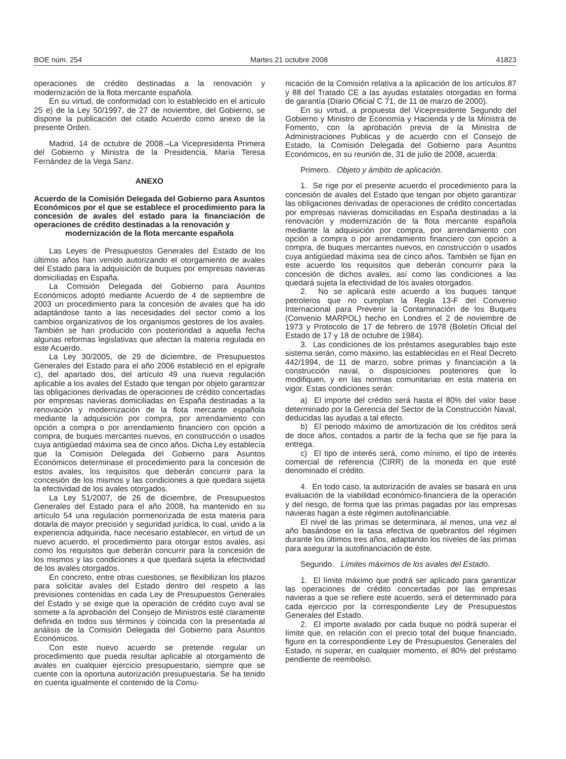BOE núm. 254 Martes 21 octubre 2008 41823
operaciones de crédito destinadas a la renovación y modernización de la flota mercante española.
En su virtud, de conformidad con lo establecido en el artículo 25 e) de la Ley 50/1997, de 27 de noviembre, del Gobierno, se dispone la publicación del citado Acuerdo como anexo de la presente Orden.
Madrid, 14 de octubre de 2008.–La Vicepresidenta Primera del Gobierno y Ministra de la Presidencia, María Teresa Fernández de la Vega Sanz.
ANEXO
Acuerdo de la Comisión Delegada del Gobierno para Asuntos Económicos por el que se establece el procedimiento para la concesión de avales del estado para la financiación de operaciones de crédito destinadas a la renovación y
modernización de la flota mercante española
Las Leyes de Presupuestos Generales del Estado de los últimos años han venido autorizando el otorgamiento de avales del Estado para la adquisición de buques por empresas navieras domiciliadas en España.
La Comisión Delegada del Gobierno para Asuntos Económicos adoptó mediante Acuerdo de 4 de septiembre de 2003 un procedimiento para la concesión de avales que ha ido adaptándose tanto a las necesidades del sector como a los cambios organizativos de los organismos gestores de los avales. También se han producido con posterioridad a aquella fecha algunas reformas legislativas que afectan la materia regulada en este Acuerdo.
La Ley 30/2005, de 29 de diciembre, de Presupuestos Generales del Estado para el año 2006 estableció en el epígrafe c), del apartado dos, del artículo 49 una nueva regulación aplicable a los avales del Estado que tengan por objeto garantizar las obligaciones derivadas de operaciones de crédito concertadas por empresas navieras domiciliadas en España destinadas a la renovación y modernización de la flota mercante española mediante la adquisición por compra, por arrendamiento con opción a compra o por arrendamiento financiero con opción a compra, de buques mercantes nuevos, en construcción o usados cuya antigüedad máxima sea de cinco años. Dicha Ley establecía que la Comisión Delegada del Gobierno para Asuntos Económicos determinase el procedimiento para la concesión de estos avales, los requisitos que deberán concurrir para la concesión de los mismos y las condiciones a que quedara sujeta la efectividad de los avales otorgados.
La Ley 51/2007, de 26 de diciembre, de Presupuestos Generales del Estado para el año 2008, ha mantenido en su artículo 54 una regulación pormenorizada de esta materia para dotarla de mayor precisión y seguridad jurídica, lo cual, unido a la experiencia adquirida, hace necesario establecer, en virtud de un nuevo acuerdo, el procedimiento para otorgar estos avales, así como los requisitos que deberán concurrir para la concesión de los mismos y las condiciones a que quedará sujeta la efectividad de los avales otorgados.
En concreto, entre otras cuestiones, se flexibilizan los plazos para solicitar avales del Estado dentro del respeto a las previsiones contenidas en cada Ley de Presupuestos Generales del Estado y se exige que la operación de crédito cuyo aval se somete a la aprobación del Consejo de Ministros esté claramente definida en todos sus términos y coincida con la presentada al análisis de la Comisión Delegada del Gobierno para Asuntos Económicos.
Con este nuevo acuerdo se pretende regular un procedimiento que pueda resultar aplicable al otorgamiento de avales en cualquier ejercicio presupuestario, siempre que se cuente con la oportuna autorización presupuestaria. Se ha tenido en cuenta igualmente el contenido de la Comu-
nicación de la Comisión relativa a la aplicación de los artículos 87 y 88 del Tratado CE a las ayudas estatales otorgadas en forma de garantía (Diario Oficial C 71, de 11 de marzo de 2000).
En su virtud, a propuesta del Vicepresidente Segundo del Gobierno y Ministro de Economía y Hacienda y de la Ministra de Fomento, con la aprobación previa de la Ministra de Administraciones Publicas y de acuerdo con el Consejo de Estado, la Comisión Delegada del Gobierno para Asuntos Económicos, en su reunión de, 31 de julio de 2008, acuerda:
Primero. Objeto y ámbito de aplicación.
1. Se rige por el presente acuerdo el procedimiento para la concesión de avales del Estado que tengan por objeto garantizar las obligaciones derivadas de operaciones de crédito concertadas por empresas navieras domiciliadas en España destinadas a la renovación y modernización de la flota mercante española mediante la adquisición por compra, por arrendamiento con opción a compra o por arrendamiento financiero con opción a compra, de buques mercantes nuevos, en construcción o usados cuya antigüedad máxima sea de cinco años. También se fijan en este acuerdo los requisitos que deberán concurrir para la concesión de dichos avales, así como las condiciones a las quedará sujeta la efectividad de los avales otorgados.
2. No se aplicará este acuerdo a los buques tanque petroleros que no cumplan la Regla 13-F del Convenio Internacional para Prevenir la Contaminación de los Buques (Convenio MARPOL) hecho en Londres el 2 de noviembre de 1973 y Protocolo de 17 de febrero de 1978 (Boletín Oficial del Estado de 17 y 18 de octubre de 1984).
3. Las condiciones de los préstamos asegurables bajo este sistema serán, como máximo, las establecidas en el Real Decreto 442/1994, de 11 de marzo, sobre primas y financiación a la construcción naval, o disposiciones posteriores que lo modifiquen, y en las normas comunitarias en esta materia en vigor. Estas condiciones serán:
a) El importe del crédito será hasta el 80% del valor base determinado por la Gerencia del Sector de la Construcción Naval, deducidas las ayudas a tal efecto.
b) El periodo máximo de amortización de los créditos será de doce años, contados a partir de la fecha que se fije para la entrega.
c) El tipo de interés será, como mínimo, el tipo de interés comercial de referencia (CIRR) de la moneda en que esté denominado el crédito.
4. En todo caso, la autorización de avales se basará en una evaluación de la viabilidad económico-financiera de la operación y del riesgo, de forma que las primas pagadas por las empresas navieras hagan a este régimen autofinanciable.
El nivel de las primas se determinara, al menos, una vez al año basándose en la tasa efectiva de quebrantos del régimen durante los últimos tres años, adaptando los niveles de las primas para asegurar la autofinanciación de éste.
Segundo. Límites máximos de los avales del Estado.
1. El límite máximo que podrá ser aplicado para garantizar las operaciones de crédito concertadas por las empresas navieras a que se refiere este acuerdo, será el determinado para cada ejercicio por la correspondiente Ley de Presupuestos Generales del Estado.
2. El importe avalado por cada buque no podrá superar el límite que, en relación con el precio total del buque financiado, figure en la correspondiente Ley de Presupuestos Generales del Estado, ni superar, en cualquier momento, el 80% del préstamo pendiente de reembolso.